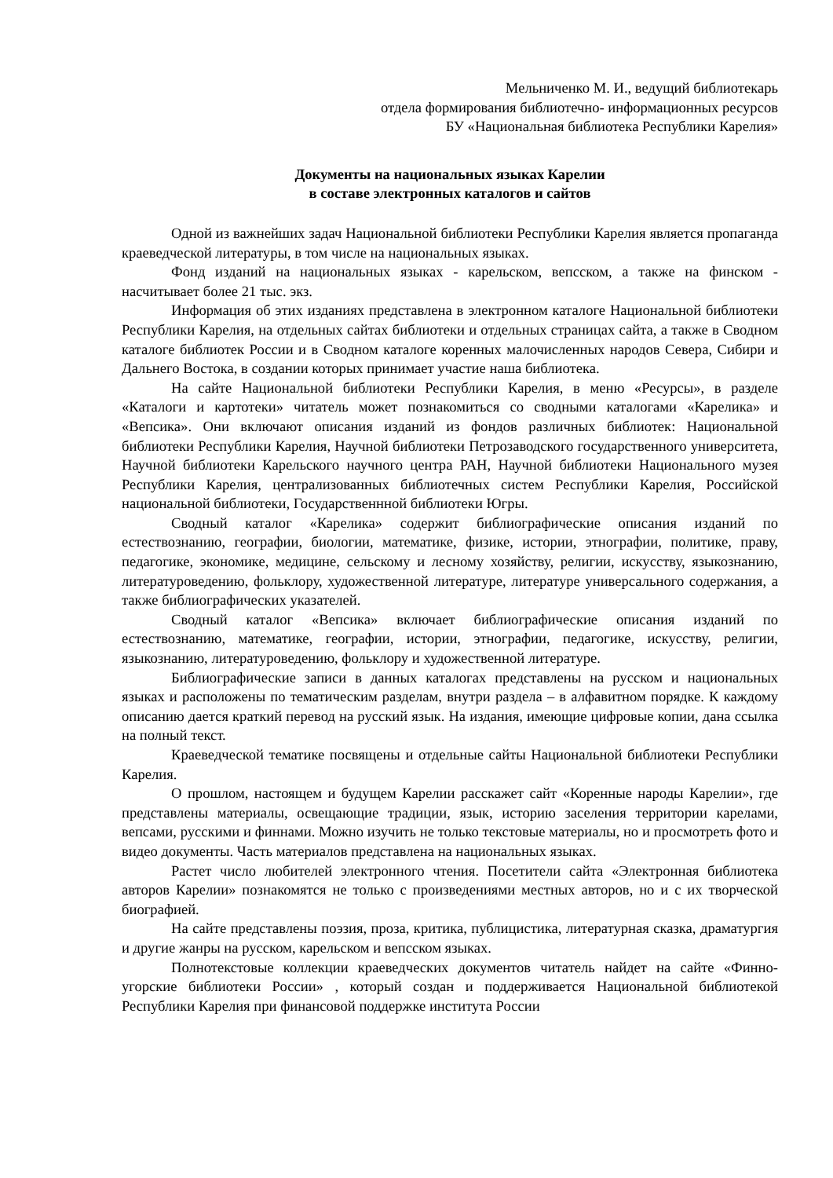Мельниченко М. И., ведущий библиотекарь
отдела формирования библиотечно- информационных ресурсов
БУ «Национальная библиотека Республики Карелия»
Документы на национальных языках Карелии
в составе электронных каталогов и сайтов
Одной из важнейших задач Национальной библиотеки Республики Карелия является пропаганда краеведческой литературы, в том числе на национальных языках.
Фонд изданий на национальных языках - карельском, вепсском, а также на финском - насчитывает более 21 тыс. экз.
Информация об этих изданиях представлена в электронном каталоге Национальной библиотеки Республики Карелия, на отдельных сайтах библиотеки и отдельных страницах сайта, а также в Сводном каталоге библиотек России и в Сводном каталоге коренных малочисленных народов Севера, Сибири и Дальнего Востока, в создании которых принимает участие наша библиотека.
На сайте Национальной библиотеки Республики Карелия, в меню «Ресурсы», в разделе «Каталоги и картотеки» читатель может познакомиться со сводными каталогами «Карелика» и «Вепсика». Они включают описания изданий из фондов различных библиотек: Национальной библиотеки Республики Карелия, Научной библиотеки Петрозаводского государственного университета, Научной библиотеки Карельского научного центра РАН, Научной библиотеки Национального музея Республики Карелия, централизованных библиотечных систем Республики Карелия, Российской национальной библиотеки, Государственнной библиотеки Югры.
Сводный каталог «Карелика» содержит библиографические описания изданий по естествознанию, географии, биологии, математике, физике, истории, этнографии, политике, праву, педагогике, экономике, медицине, сельскому и лесному хозяйству, религии, искусству, языкознанию, литературоведению, фольклору, художественной литературе, литературе универсального содержания, а также библиографических указателей.
Сводный каталог «Вепсика» включает библиографические описания изданий по естествознанию, математике, географии, истории, этнографии, педагогике, искусству, религии, языкознанию, литературоведению, фольклору и художественной литературе.
Библиографические записи в данных каталогах представлены на русском и национальных языках и расположены по тематическим разделам, внутри раздела – в алфавитном порядке. К каждому описанию дается краткий перевод на русский язык. На издания, имеющие цифровые копии, дана ссылка на полный текст.
Краеведческой тематике посвящены и отдельные сайты Национальной библиотеки Республики Карелия.
О прошлом, настоящем и будущем Карелии расскажет сайт «Коренные народы Карелии», где представлены материалы, освещающие традиции, язык, историю заселения территории карелами, вепсами, русскими и финнами. Можно изучить не только текстовые материалы, но и просмотреть фото и видео документы. Часть материалов представлена на национальных языках.
Растет число любителей электронного чтения. Посетители сайта «Электронная библиотека авторов Карелии» познакомятся не только с произведениями местных авторов, но и с их творческой биографией.
На сайте представлены поэзия, проза, критика, публицистика, литературная сказка, драматургия и другие жанры на русском, карельском и вепсском языках.
Полнотекстовые коллекции краеведческих документов читатель найдет на сайте «Финно-угорские библиотеки России» , который создан и поддерживается Национальной библиотекой Республики Карелия при финансовой поддержке института России